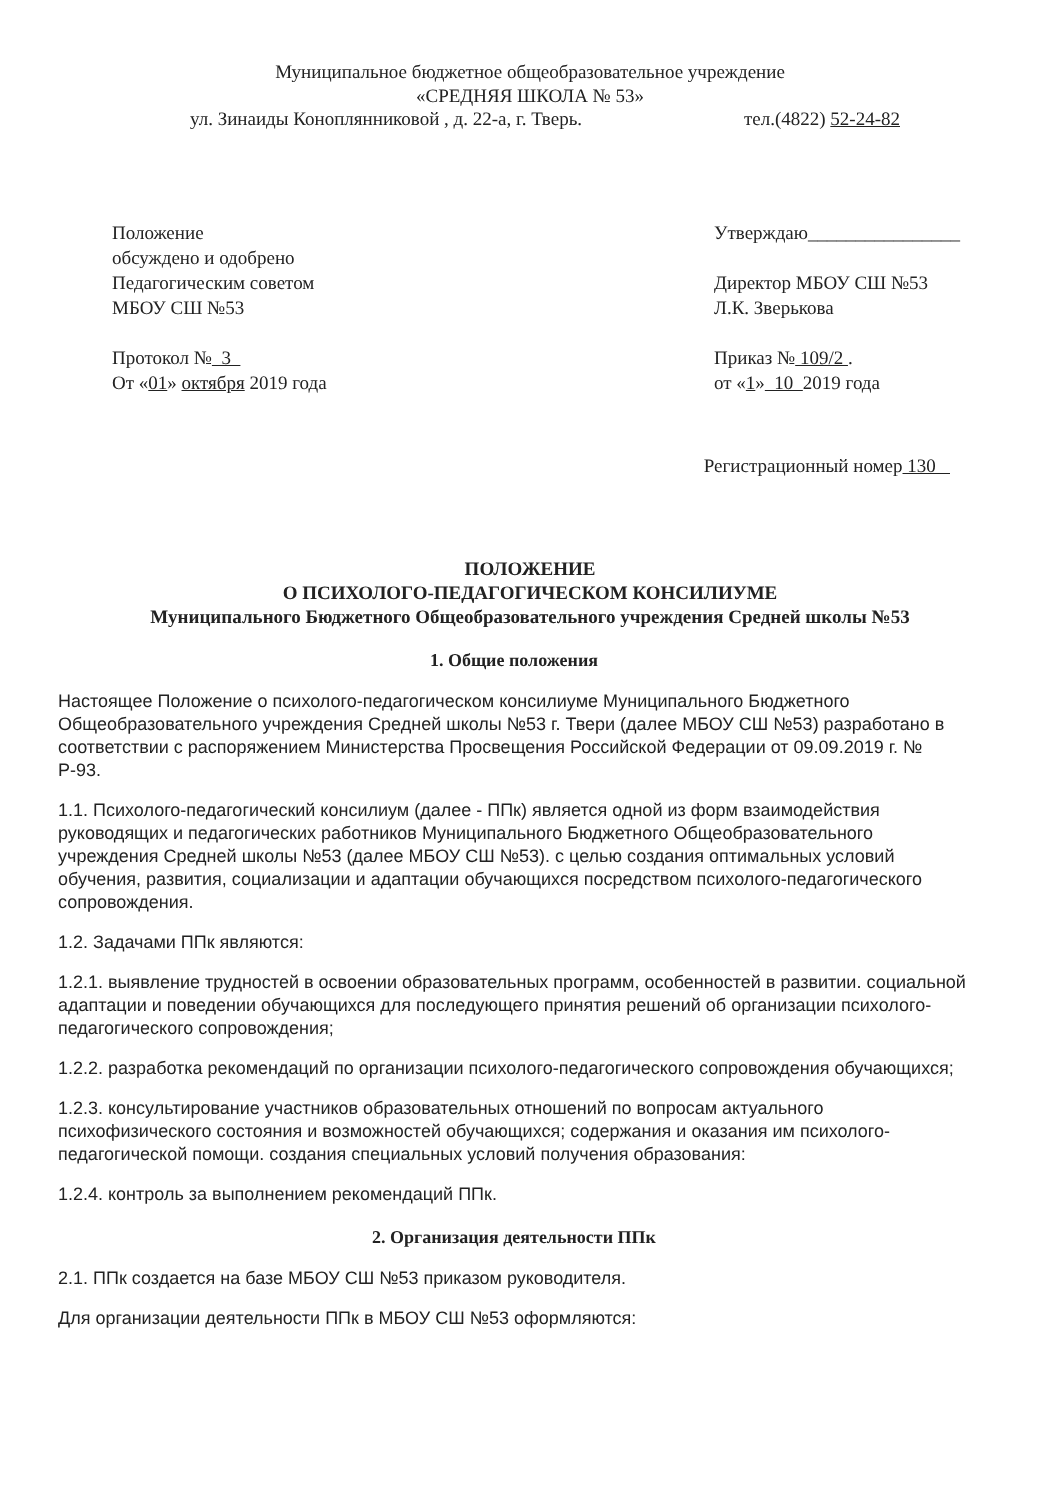Муниципальное бюджетное общеобразовательное учреждение
«СРЕДНЯЯ ШКОЛА № 53»
ул. Зинаиды Коноплянниковой , д. 22-а, г. Тверь. тел.(4822) 52-24-82
Положение
обсуждено и одобрено
Педагогическим советом
МБОУ СШ №53
Протокол № 3
От «01» октября 2019 года
Утверждаю________________
Директор МБОУ СШ №53
Л.К. Зверькова
Приказ № 109/2 .
от «1» 10 2019 года
Регистрационный номер 130
ПОЛОЖЕНИЕ
О ПСИХОЛОГО-ПЕДАГОГИЧЕСКОМ КОНСИЛИУМЕ
Муниципального Бюджетного Общеобразовательного учреждения Средней школы №53
1. Общие положения
Настоящее Положение о психолого-педагогическом консилиуме Муниципального Бюджетного Общеобразовательного учреждения Средней школы №53 г. Твери (далее МБОУ СШ №53) разработано в соответствии с распоряжением Министерства Просвещения Российской Федерации от 09.09.2019 г. № Р-93.
1.1. Психолого-педагогический консилиум (далее - ППк) является одной из форм взаимодействия руководящих и педагогических работников Муниципального Бюджетного Общеобразовательного учреждения Средней школы №53 (далее МБОУ СШ №53). с целью создания оптимальных условий обучения, развития, социализации и адаптации обучающихся посредством психолого-педагогического сопровождения.
1.2. Задачами ППк являются:
1.2.1. выявление трудностей в освоении образовательных программ, особенностей в развитии. социальной адаптации и поведении обучающихся для последующего принятия решений об организации психолого-педагогического сопровождения;
1.2.2. разработка рекомендаций по организации психолого-педагогического сопровождения обучающихся;
1.2.3. консультирование участников образовательных отношений по вопросам актуального психофизического состояния и возможностей обучающихся; содержания и оказания им психолого-педагогической помощи. создания специальных условий получения образования:
1.2.4. контроль за выполнением рекомендаций ППк.
2. Организация деятельности ППк
2.1. ППк создается на базе МБОУ СШ №53 приказом руководителя.
Для организации деятельности ППк в МБОУ СШ №53 оформляются: